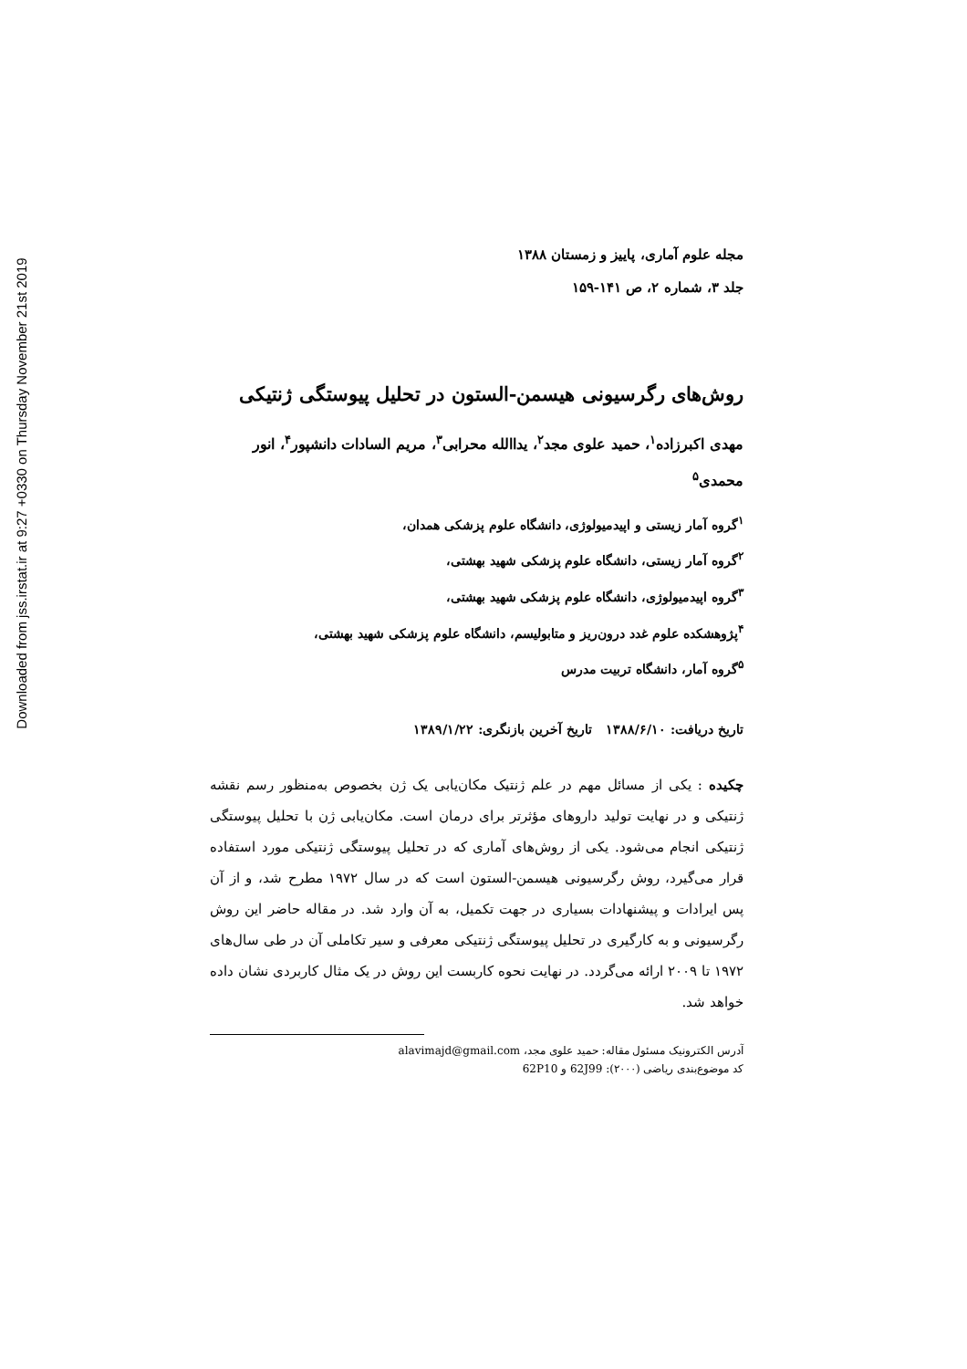Downloaded from jss.irstat.ir at 9:27 +0330 on Thursday November 21st 2019
مجله علوم آماری، پاییز و زمستان ۱۳۸۸
جلد ۳، شماره ۲، ص ۱۴۱-۱۵۹
روش‌های رگرسیونی هیسمن-الستون در تحلیل پیوستگی ژنتیکی
مهدی اکبرزاده<sup>۱</sup>، حمید علوی مجد<sup>۲</sup>، یداالله محرابی<sup>۳</sup>، مریم السادات دانشپور<sup>۴</sup>، انور محمدی<sup>۵</sup>
<sup>۱</sup> گروه آمار زیستی و اپیدمیولوژی، دانشگاه علوم پزشکی همدان،
<sup>۲</sup> گروه آمار زیستی، دانشگاه علوم پزشکی شهید بهشتی،
<sup>۳</sup> گروه اپیدمیولوژی، دانشگاه علوم پزشکی شهید بهشتی،
<sup>۴</sup> پژوهشکده علوم غدد درون‌ریز و متابولیسم، دانشگاه علوم پزشکی شهید بهشتی،
<sup>۵</sup> گروه آمار، دانشگاه تربیت مدرس
تاریخ دریافت: ۱۳۸۸/۶/۱۰ تاریخ آخرین بازنگری: ۱۳۸۹/۱/۲۲
چکیده : یکی از مسائل مهم در علم ژنتیک مکان‌یابی یک ژن بخصوص به‌منظور رسم نقشه ژنتیکی و در نهایت تولید داروهای مؤثرتر برای درمان است. مکان‌یابی ژن با تحلیل پیوستگی ژنتیکی انجام می‌شود. یکی از روش‌های آماری که در تحلیل پیوستگی ژنتیکی مورد استفاده قرار می‌گیرد، روش رگرسیونی هیسمن-الستون است که در سال ۱۹۷۲ مطرح شد، و از آن پس ایرادات و پیشنهادات بسیاری در جهت تکمیل، به آن وارد شد. در مقاله حاضر این روش رگرسیونی و به کارگیری در تحلیل پیوستگی ژنتیکی معرفی و سیر تکاملی آن در طی سال‌های ۱۹۷۲ تا ۲۰۰۹ ارائه می‌گردد. در نهایت نحوه کاربست این روش در یک مثال کاربردی نشان داده خواهد شد.
آدرس الکترونیک مسئول مقاله: حمید علوی مجد، alavimajd@gmail.com
کد موضوع‌بندی ریاضی (۲۰۰۰): 62J99 و 62P10